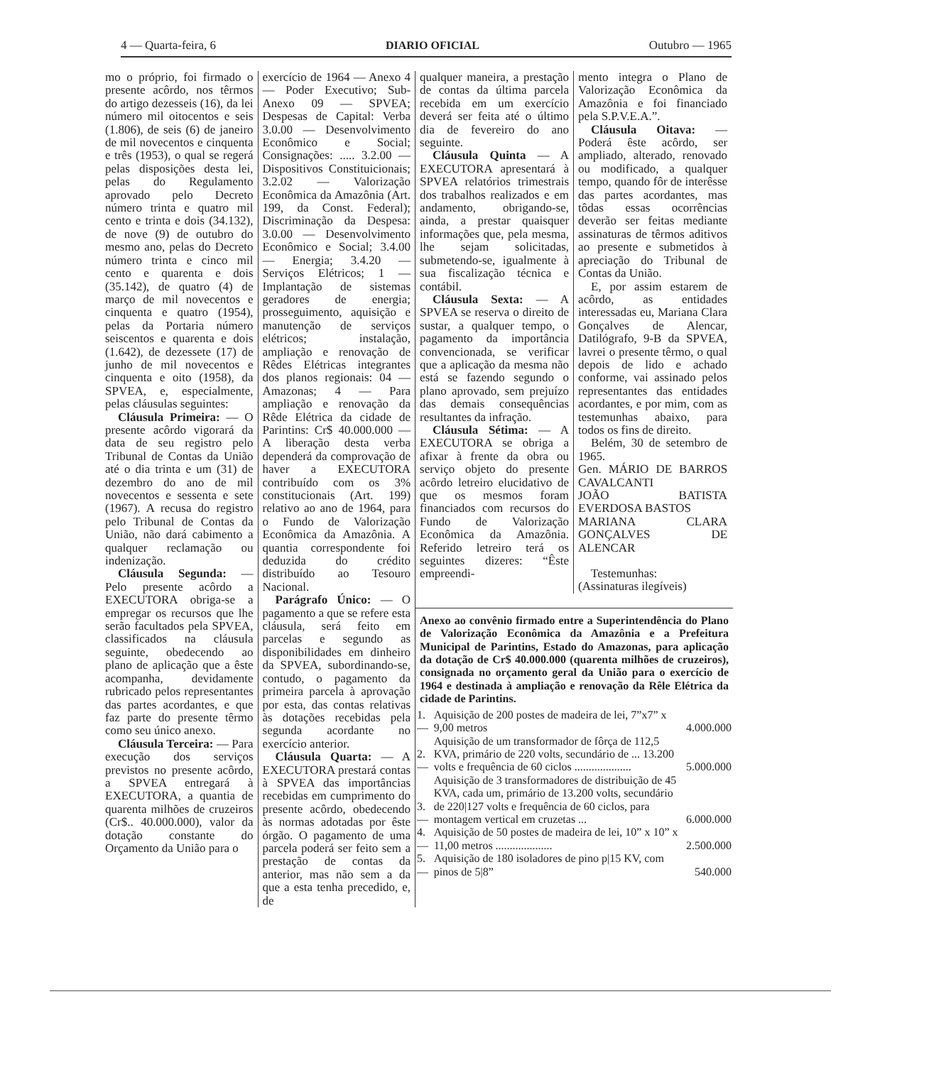4 — Quarta-feira, 6 DIARIO OFICIAL Outubro — 1965
mo o próprio, foi firmado o presente acôrdo, nos têrmos do artigo dezesseis (16), da lei número mil oitocentos e seis (1.806), de seis (6) de janeiro de mil novecentos e cinquenta e três (1953), o qual se regerá pelas disposições desta lei, pelas do Regulamento aprovado pelo Decreto número trinta e quatro mil cento e trinta e dois (34.132), de nove (9) de outubro do mesmo ano, pelas do Decreto número trinta e cinco mil cento e quarenta e dois (35.142), de quatro (4) de março de mil novecentos e cinquenta e quatro (1954), pelas da Portaria número seiscentos e quarenta e dois (1.642), de dezessete (17) de junho de mil novecentos e cinquenta e oito (1958), da SPVEA, e, especialmente, pelas cláusulas seguintes:
Cláusula Primeira: — O presente acôrdo vigorará da data de seu registro pelo Tribunal de Contas da União até o dia trinta e um (31) de dezembro do ano de mil novecentos e sessenta e sete (1967). A recusa do registro pelo Tribunal de Contas da União, não dará cabimento a qualquer reclamação ou indenização.
Cláusula Segunda: — Pelo presente acôrdo a EXECUTORA obriga-se a empregar os recursos que lhe serão facultados pela SPVEA, classificados na cláusula seguinte, obedecendo ao plano de aplicação que a êste acompanha, devidamente rubricado pelos representantes das partes acordantes, e que faz parte do presente têrmo como seu único anexo.
Cláusula Terceira: — Para execução dos serviços previstos no presente acôrdo, a SPVEA entregará à EXECUTORA, a quantia de quarenta milhões de cruzeiros (Cr$.. 40.000.000), valor da dotação constante do Orçamento da União para o
exercício de 1964 — Anexo 4 — Poder Executivo; Sub-Anexo 09 — SPVEA; Despesas de Capital: Verba 3.0.00 — Desenvolvimento Econômico e Social; Consignações: ..... 3.2.00 — Dispositivos Constituicionais; 3.2.02 — Valorização Econômica da Amazônia (Art. 199, da Const. Federal); Discriminação da Despesa: 3.0.00 — Desenvolvimento Econômico e Social; 3.4.00 — Energia; 3.4.20 — Serviços Elétricos; 1 — Implantação de sistemas geradores de energia; prosseguimento, aquisição e manutenção de serviços elétricos; instalação, ampliação e renovação de Rêdes Elétricas integrantes dos planos regionais: 04 — Amazonas; 4 — Para ampliação e renovação da Rêde Elétrica da cidade de Parintins: Cr$ 40.000.000 — A liberação desta verba dependerá da comprovação de haver a EXECUTORA contribuído com os 3% constitucionais (Art. 199) relativo ao ano de 1964, para o Fundo de Valorização Econômica da Amazônia. A quantia correspondente foi deduzida do crédito distribuído ao Tesouro Nacional.
Parágrafo Único: — O pagamento a que se refere esta cláusula, será feito em parcelas e segundo as disponibilidades em dinheiro da SPVEA, subordinando-se, contudo, o pagamento da primeira parcela à aprovação por esta, das contas relativas às dotações recebidas pela segunda acordante no exercício anterior.
Cláusula Quarta: — A EXECUTORA prestará contas à SPVEA das importâncias recebidas em cumprimento do presente acôrdo, obedecendo às normas adotadas por êste órgão. O pagamento de uma parcela poderá ser feito sem a prestação de contas da anterior, mas não sem a da que a esta tenha precedido, e, de
qualquer maneira, a prestação de contas da última parcela recebida em um exercício deverá ser feita até o último dia de fevereiro do ano seguinte.
Cláusula Quinta — A EXECUTORA apresentará à SPVEA relatórios trimestrais dos trabalhos realizados e em andamento, obrigando-se, ainda, a prestar quaisquer informações que, pela mesma, lhe sejam solicitadas, submetendo-se, igualmente à sua fiscalização técnica e contábil.
Cláusula Sexta: — A SPVEA se reserva o direito de sustar, a qualquer tempo, o pagamento da importância convencionada, se verificar que a aplicação da mesma não está se fazendo segundo o plano aprovado, sem prejuízo das demais consequências resultantes da infração.
Cláusula Sétima: — A EXECUTORA se obriga a afixar à frente da obra ou serviço objeto do presente acôrdo letreiro elucidativo de que os mesmos foram financiados com recursos do Fundo de Valorização Econômica da Amazônia. Referido letreiro terá os seguintes dizeres: “Êste empreendi-
mento integra o Plano de Valorização Econômica da Amazônia e foi financiado pela S.P.V.E.A.”.
Cláusula Oitava: — Poderá êste acôrdo, ser ampliado, alterado, renovado ou modificado, a qualquer tempo, quando fôr de interêsse das partes acordantes, mas tôdas essas ocorrências deverão ser feitas mediante assinaturas de têrmos aditivos ao presente e submetidos à apreciação do Tribunal de Contas da União.
E, por assim estarem de acôrdo, as entidades interessadas eu, Mariana Clara Gonçalves de Alencar, Datilógrafo, 9-B da SPVEA, lavrei o presente têrmo, o qual depois de lido e achado conforme, vai assinado pelos representantes das entidades acordantes, e por mim, com as testemunhas abaixo, para todos os fins de direito.
Belém, 30 de setembro de 1965.
Gen. MÁRIO DE BARROS CAVALCANTI
JOÃO BATISTA EVERDOSA BASTOS
MARIANA CLARA GONÇALVES DE ALENCAR
Testemunhas:
(Assinaturas ilegíveis)
Anexo ao convênio firmado entre a Superintendência do Plano de Valorização Econômica da Amazônia e a Prefeitura Municipal de Parintins, Estado do Amazonas, para aplicação da dotação de Cr$ 40.000.000 (quarenta milhões de cruzeiros), consignada no orçamento geral da União para o exercício de 1964 e destinada à ampliação e renovação da Rêle Elétrica da cidade de Parintins.
| 1. — | Aquisição de 200 postes de madeira de lei, 7”x7” x 9,00 metros | 4.000.000 |
| 2. — | Aquisição de um transformador de fôrça de 112,5 KVA, primário de 220 volts, secundário de ... 13.200 volts e frequência de 60 ciclos .................... | 5.000.000 |
| 3. — | Aquisição de 3 transformadores de distribuição de 45 KVA, cada um, primário de 13.200 volts, secundário de 220/127 volts e frequência de 60 ciclos, para montagem vertical em cruzetas ... | 6.000.000 |
| 4. — | Aquisição de 50 postes de madeira de lei, 10” x 10” x 11,00 metros .................... | 2.500.000 |
| 5. — | Aquisição de 180 isoladores de pino p/15 KV, com pinos de 5/8” | 540.000 |